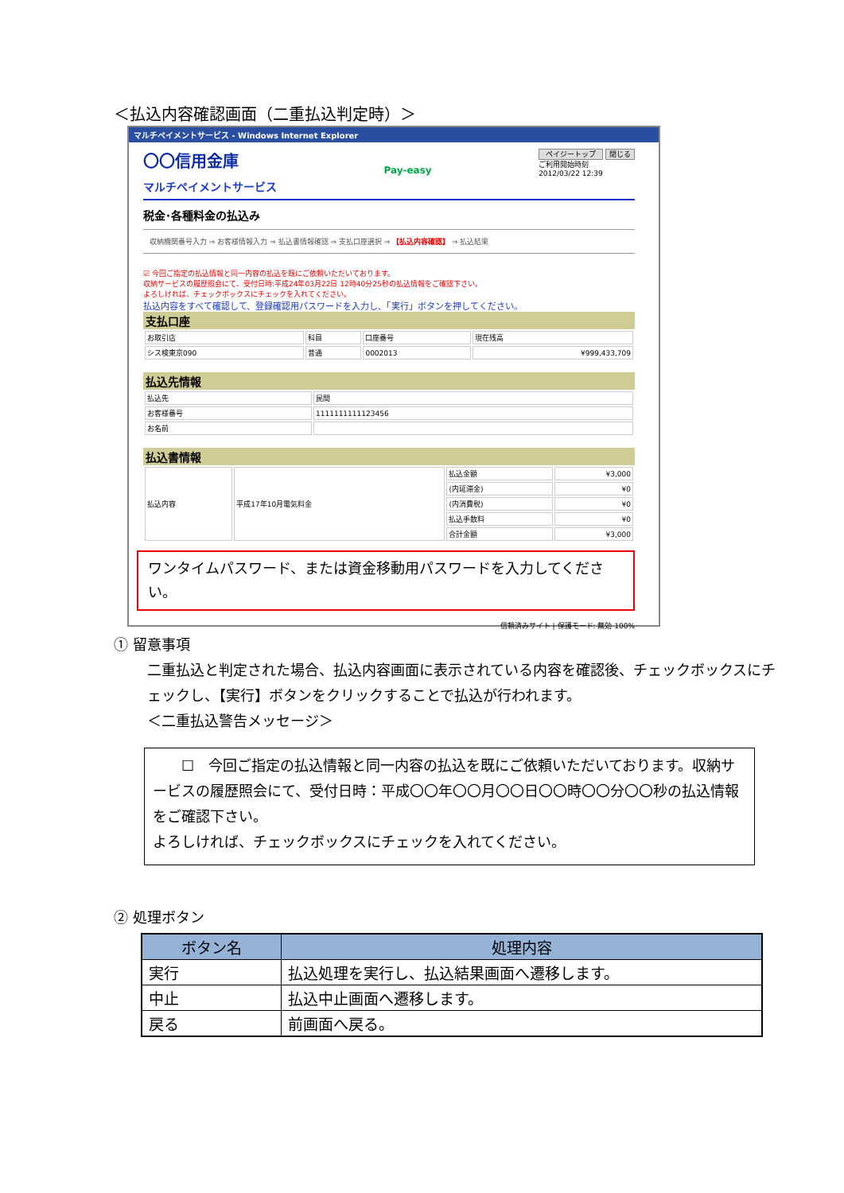＜払込内容確認画面（二重払込判定時）＞
マルチペイメントサービス - Windows Internet Explorer
〇〇信用金庫
マルチペイメントサービス
Pay-easy
ペイジートップ 閉じる
ご利用開始時刻
2012/03/22 12:39
税金･各種料金の払込み
収納機関番号入力 ⇒ お客様情報入力 ⇒ 払込書情報確認 ⇒ 支払口座選択 ⇒ 【払込内容確認】 ⇒ 払込結果
☑ 今回ご指定の払込情報と同一内容の払込を既にご依頼いただいております。
収納サービスの履歴照会にて、受付日時:平成24年03月22日 12時40分25秒の払込情報をご確認下さい。
よろしければ、チェックボックスにチェックを入れてください。
払込内容をすべて確認して、登録確認用パスワードを入力し、「実行」ボタンを押してください。
支払口座
| お取引店 | 科目 | 口座番号 | 現在残高 |
| シス検東京090 | 普通 | 0002013 | ¥999,433,709 |
払込先情報
| 払込先 | 民間 |
| お客様番号 | 1111111111123456 |
| お名前 | |
払込書情報
| 払込内容 | 平成17年10月電気料金 | 払込金額 | ¥3,000 |
| | | (内延滞金) | ¥0 |
| | | (内消費税) | ¥0 |
| | | 払込手数料 | ¥0 |
| | | 合計金額 | ¥3,000 |
ワンタイムパスワード、または資金移動用パスワードを入力してください。
信頼済みサイト | 保護モード: 無効 100%
① 留意事項
二重払込と判定された場合、払込内容画面に表示されている内容を確認後、チェックボックスにチェックし、【実行】ボタンをクリックすることで払込が行われます。
＜二重払込警告メッセージ＞
　　☐　今回ご指定の払込情報と同一内容の払込を既にご依頼いただいております。収納サービスの履歴照会にて、受付日時：平成〇〇年〇〇月〇〇日〇〇時〇〇分〇〇秒の払込情報をご確認下さい。
よろしければ、チェックボックスにチェックを入れてください。
② 処理ボタン
| ボタン名 | 処理内容 |
| --- | --- |
| 実行 | 払込処理を実行し、払込結果画面へ遷移します。 |
| 中止 | 払込中止画面へ遷移します。 |
| 戻る | 前画面へ戻る。 |